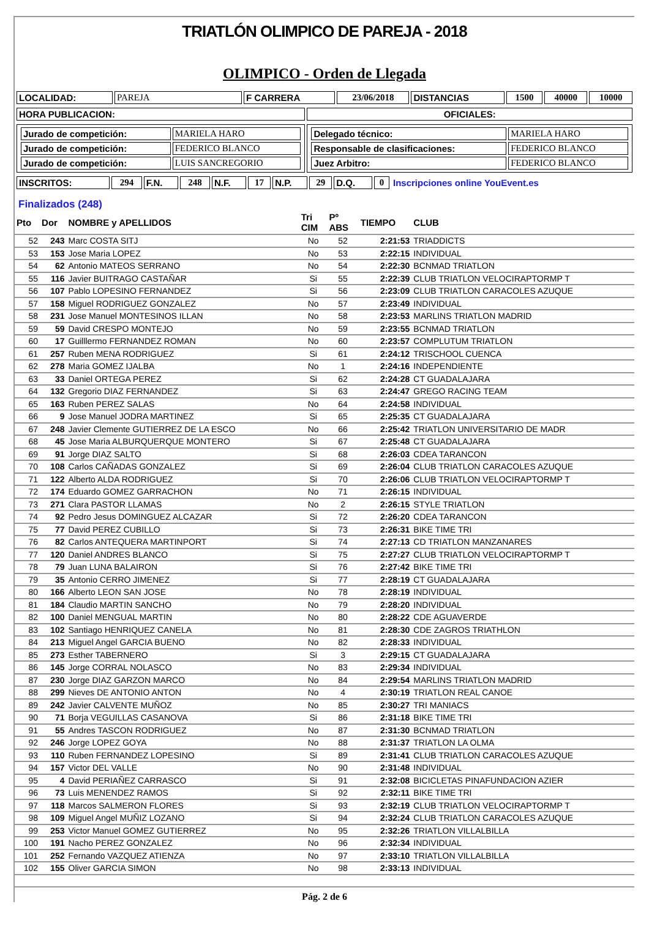TRIATLÓN OLIMPICO DE PAREJA - 2018
OLIMPICO - Orden de Llegada
| LOCALIDAD: | PAREJA | F CARRERA | 23/06/2018 | DISTANCIAS | 1500 | 40000 | 10000 |
| HORA PUBLICACION: | OFICIALES: |
| / Jurado de competición: / MARIELA HARO / / Jurado de competición: / FEDERICO BLANCO / / Jurado de competición: / LUIS SANCREGORIO / | / Delegado técnico: / MARIELA HARO / / Responsable de clasificaciones: / FEDERICO BLANCO / / Juez Arbitro: / FEDERICO BLANCO / |
| INSCRITOS: | 294 | F.N. | 248 | N.F. | 17 | N.P. | 29 | D.Q. | 0 | Inscripciones online YouEvent.es |
Finalizados (248)
| Pto | Dor | NOMBRE y APELLIDOS | Tri CIM | Pº ABS | TIEMPO | CLUB |
| --- | --- | --- | --- | --- | --- | --- |
| 52 | 243 | Marc COSTA SITJ | No | 52 | 2:21:53 | TRIADDICTS |
| 53 | 153 | Jose Maria LOPEZ | No | 53 | 2:22:15 | INDIVIDUAL |
| 54 | 62 | Antonio MATEOS SERRANO | No | 54 | 2:22:30 | BCNMAD TRIATLON |
| 55 | 116 | Javier BUITRAGO CASTAÑAR | Si | 55 | 2:22:39 | CLUB TRIATLON VELOCIRAPTORMP T |
| 56 | 107 | Pablo LOPESINO FERNANDEZ | Si | 56 | 2:23:09 | CLUB TRIATLON CARACOLES AZUQUE |
| 57 | 158 | Miguel RODRIGUEZ GONZALEZ | No | 57 | 2:23:49 | INDIVIDUAL |
| 58 | 231 | Jose Manuel MONTESINOS ILLAN | No | 58 | 2:23:53 | MARLINS TRIATLON MADRID |
| 59 | 59 | David CRESPO MONTEJO | No | 59 | 2:23:55 | BCNMAD TRIATLON |
| 60 | 17 | Guilllermo FERNANDEZ ROMAN | No | 60 | 2:23:57 | COMPLUTUM TRIATLON |
| 61 | 257 | Ruben MENA RODRIGUEZ | Si | 61 | 2:24:12 | TRISCHOOL CUENCA |
| 62 | 278 | Maria GOMEZ IJALBA | No | 1 | 2:24:16 | INDEPENDIENTE |
| 63 | 33 | Daniel ORTEGA PEREZ | Si | 62 | 2:24:28 | CT GUADALAJARA |
| 64 | 132 | Gregorio DIAZ FERNANDEZ | Si | 63 | 2:24:47 | GREGO RACING TEAM |
| 65 | 163 | Ruben PEREZ SALAS | No | 64 | 2:24:58 | INDIVIDUAL |
| 66 | 9 | Jose Manuel JODRA MARTINEZ | Si | 65 | 2:25:35 | CT GUADALAJARA |
| 67 | 248 | Javier Clemente GUTIERREZ DE LA ESCO | No | 66 | 2:25:42 | TRIATLON UNIVERSITARIO DE MADR |
| 68 | 45 | Jose Maria ALBURQUERQUE MONTERO | Si | 67 | 2:25:48 | CT GUADALAJARA |
| 69 | 91 | Jorge DIAZ SALTO | Si | 68 | 2:26:03 | CDEA TARANCON |
| 70 | 108 | Carlos CAÑADAS GONZALEZ | Si | 69 | 2:26:04 | CLUB TRIATLON CARACOLES AZUQUE |
| 71 | 122 | Alberto ALDA RODRIGUEZ | Si | 70 | 2:26:06 | CLUB TRIATLON VELOCIRAPTORMP T |
| 72 | 174 | Eduardo GOMEZ GARRACHON | No | 71 | 2:26:15 | INDIVIDUAL |
| 73 | 271 | Clara PASTOR LLAMAS | No | 2 | 2:26:15 | STYLE TRIATLON |
| 74 | 92 | Pedro Jesus DOMINGUEZ ALCAZAR | Si | 72 | 2:26:20 | CDEA TARANCON |
| 75 | 77 | David PEREZ CUBILLO | Si | 73 | 2:26:31 | BIKE TIME TRI |
| 76 | 82 | Carlos ANTEQUERA MARTINPORT | Si | 74 | 2:27:13 | CD TRIATLON MANZANARES |
| 77 | 120 | Daniel ANDRES BLANCO | Si | 75 | 2:27:27 | CLUB TRIATLON VELOCIRAPTORMP T |
| 78 | 79 | Juan LUNA BALAIRON | Si | 76 | 2:27:42 | BIKE TIME TRI |
| 79 | 35 | Antonio CERRO JIMENEZ | Si | 77 | 2:28:19 | CT GUADALAJARA |
| 80 | 166 | Alberto LEON SAN JOSE | No | 78 | 2:28:19 | INDIVIDUAL |
| 81 | 184 | Claudio MARTIN SANCHO | No | 79 | 2:28:20 | INDIVIDUAL |
| 82 | 100 | Daniel MENGUAL MARTIN | No | 80 | 2:28:22 | CDE AGUAVERDE |
| 83 | 102 | Santiago HENRIQUEZ CANELA | No | 81 | 2:28:30 | CDE ZAGROS TRIATHLON |
| 84 | 213 | Miguel Angel GARCIA BUENO | No | 82 | 2:28:33 | INDIVIDUAL |
| 85 | 273 | Esther TABERNERO | Si | 3 | 2:29:15 | CT GUADALAJARA |
| 86 | 145 | Jorge CORRAL NOLASCO | No | 83 | 2:29:34 | INDIVIDUAL |
| 87 | 230 | Jorge DIAZ GARZON MARCO | No | 84 | 2:29:54 | MARLINS TRIATLON MADRID |
| 88 | 299 | Nieves DE ANTONIO ANTON | No | 4 | 2:30:19 | TRIATLON REAL CANOE |
| 89 | 242 | Javier CALVENTE MUÑOZ | No | 85 | 2:30:27 | TRI MANIACS |
| 90 | 71 | Borja VEGUILLAS CASANOVA | Si | 86 | 2:31:18 | BIKE TIME TRI |
| 91 | 55 | Andres TASCON RODRIGUEZ | No | 87 | 2:31:30 | BCNMAD TRIATLON |
| 92 | 246 | Jorge LOPEZ GOYA | No | 88 | 2:31:37 | TRIATLON LA OLMA |
| 93 | 110 | Ruben FERNANDEZ LOPESINO | Si | 89 | 2:31:41 | CLUB TRIATLON CARACOLES AZUQUE |
| 94 | 157 | Victor DEL VALLE | No | 90 | 2:31:48 | INDIVIDUAL |
| 95 | 4 | David PERIAÑEZ CARRASCO | Si | 91 | 2:32:08 | BICICLETAS PINAFUNDACION AZIER |
| 96 | 73 | Luis MENENDEZ RAMOS | Si | 92 | 2:32:11 | BIKE TIME TRI |
| 97 | 118 | Marcos SALMERON FLORES | Si | 93 | 2:32:19 | CLUB TRIATLON VELOCIRAPTORMP T |
| 98 | 109 | Miguel Angel MUÑIZ LOZANO | Si | 94 | 2:32:24 | CLUB TRIATLON CARACOLES AZUQUE |
| 99 | 253 | Victor Manuel GOMEZ GUTIERREZ | No | 95 | 2:32:26 | TRIATLON VILLALBILLA |
| 100 | 191 | Nacho PEREZ GONZALEZ | No | 96 | 2:32:34 | INDIVIDUAL |
| 101 | 252 | Fernando VAZQUEZ ATIENZA | No | 97 | 2:33:10 | TRIATLON VILLALBILLA |
| 102 | 155 | Oliver GARCIA SIMON | No | 98 | 2:33:13 | INDIVIDUAL |
Pág. 2 de 6